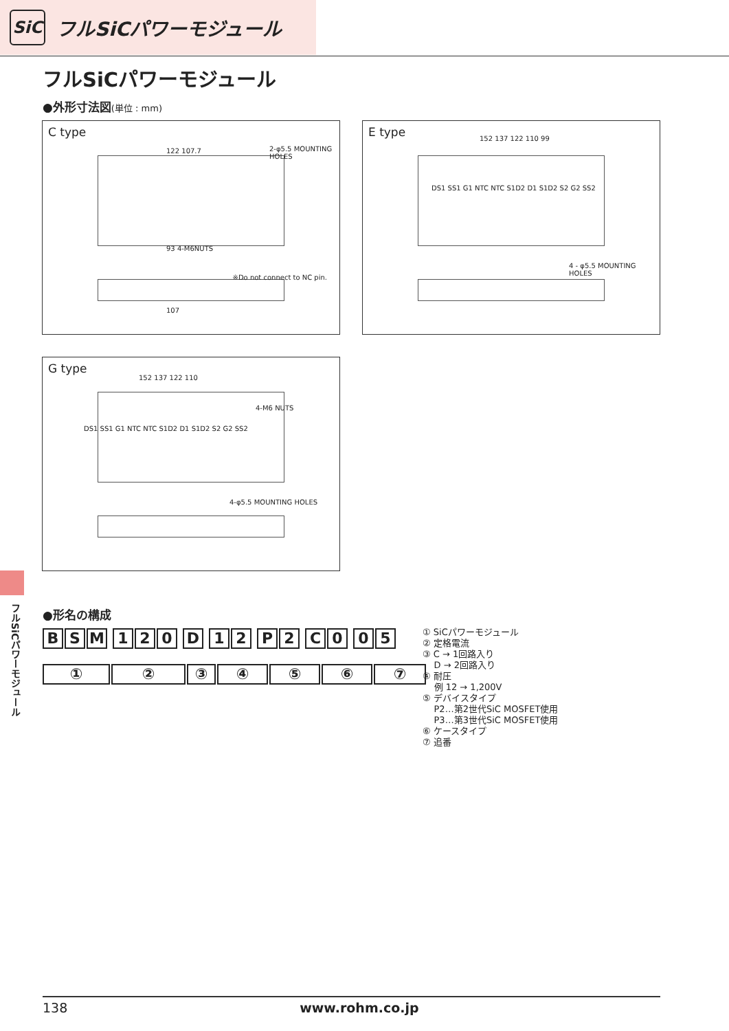SiC
フルSiCパワーモジュール
フルSiCパワーモジュール
●外形寸法図(単位 : mm)
C type
122 107.7 2-φ5.5 MOUNTING HOLES
93 4-M6NUTS
※Do not connect to NC pin.
107
E type
152 137 122 110 99
DS1 SS1 G1 NTC NTC S1D2 D1 S1D2 S2 G2 SS2
4 - φ5.5 MOUNTING HOLES
G type
152 137 122 110
DS1 SS1 G1 NTC NTC S1D2 D1 S1D2 S2 G2 SS2
4-M6 NUTS
4-φ5.5 MOUNTING HOLES
フルSiCパワーモジュール
●形名の構成
B S M 1 2 0 D 1 2 P 2 C 0 0 5
①②③④⑤⑥⑦
① SiCパワーモジュール
② 定格電流
③ C → 1回路入り
D → 2回路入り
④ 耐圧
例 12 → 1,200V
⑤ デバイスタイプ
P2…第2世代SiC MOSFET使用
P3…第3世代SiC MOSFET使用
⑥ ケースタイプ
⑦ 追番
138 www.rohm.co.jp